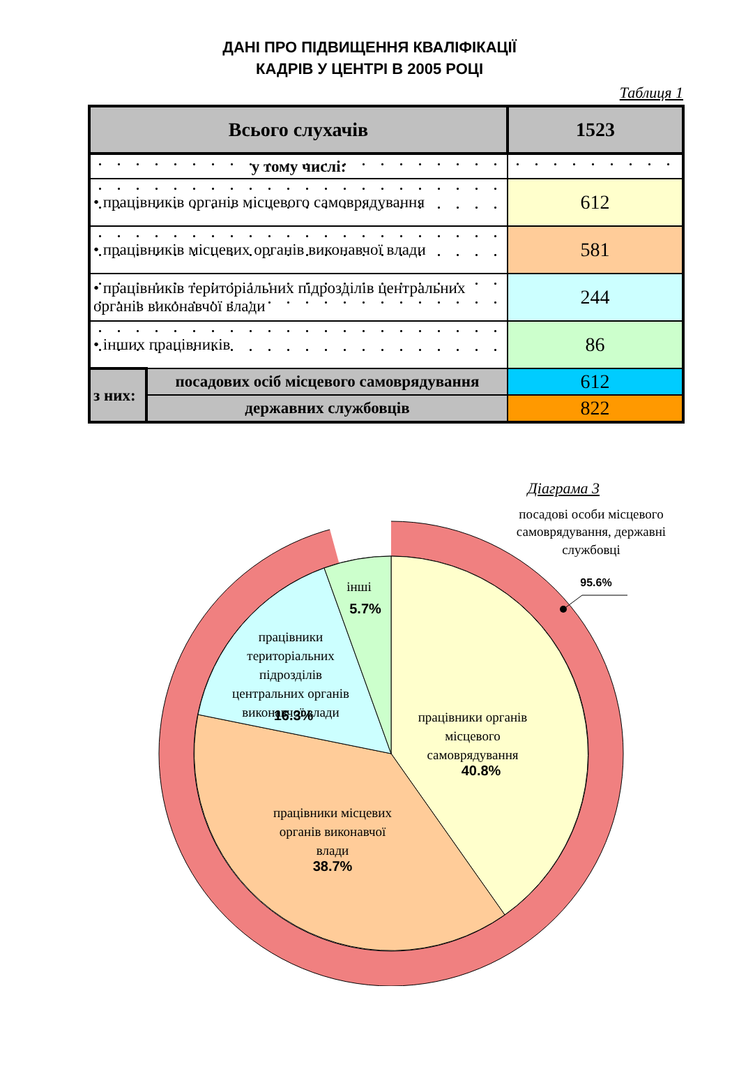ДАНІ ПРО ПІДВИЩЕННЯ КВАЛІФІКАЦІЇ
КАДРІВ У ЦЕНТРІ В 2005 РОЦІ
Таблиця 1
| Всього слухачів | | 1523 |
| у тому числі: | | |
| • працівників органів місцевого самоврядування | | 612 |
| • працівників місцевих органів виконавчої влади | | 581 |
| • працівників територіальних підрозділів центральних органів виконавчої влади | | 244 |
| • інших працівників | | 86 |
| з них: | посадових осіб місцевого самоврядування | 612 |
| | державних службовців | 822 |
Діаграма 3
посадові особи місцевого
самоврядування, державні
службовці
інші
працівники
територіальних
підрозділів
центральних органів
виконавчої влади
працівники органів
місцевого
самоврядування
працівники місцевих
органів виконавчої
влади
95.6%
5.7%
16.3%
40.8%
38.7%